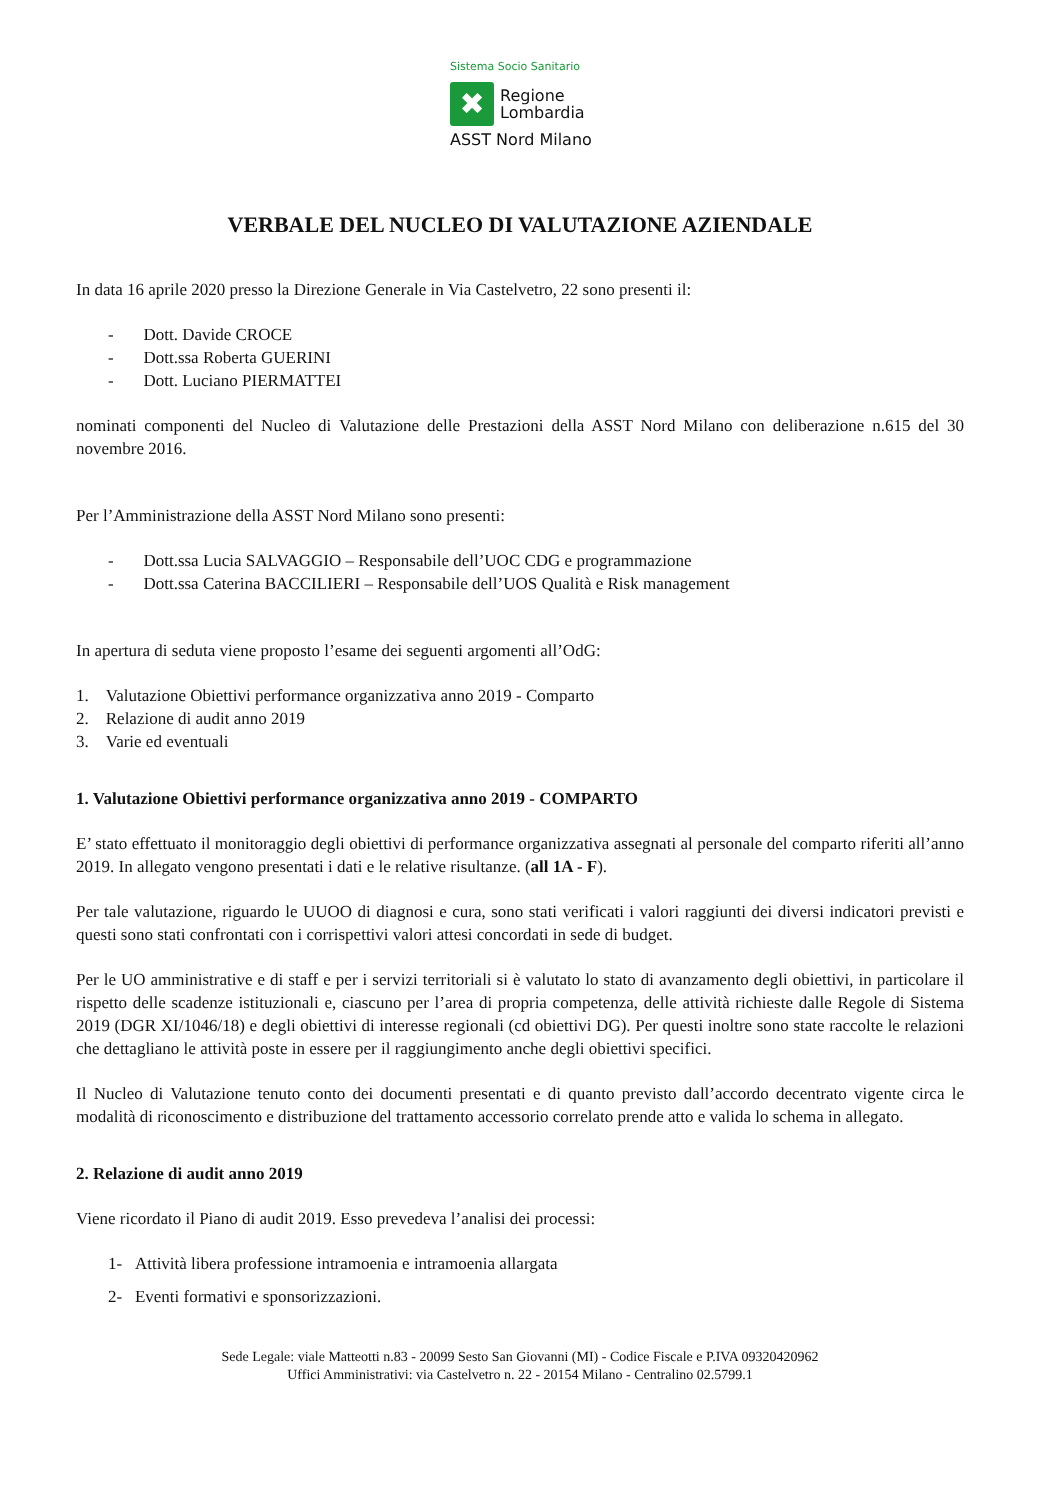Sistema Socio Sanitario
✖
Regione
Lombardia
ASST Nord Milano
VERBALE DEL NUCLEO DI VALUTAZIONE AZIENDALE
In data 16 aprile 2020 presso la Direzione Generale in Via Castelvetro, 22 sono presenti il:
- Dott. Davide CROCE
- Dott.ssa Roberta GUERINI
- Dott. Luciano PIERMATTEI
nominati componenti del Nucleo di Valutazione delle Prestazioni della ASST Nord Milano con deliberazione n.615 del 30 novembre 2016.
Per l’Amministrazione della ASST Nord Milano sono presenti:
- Dott.ssa Lucia SALVAGGIO – Responsabile dell’UOC CDG e programmazione
- Dott.ssa Caterina BACCILIERI – Responsabile dell’UOS Qualità e Risk management
In apertura di seduta viene proposto l’esame dei seguenti argomenti all’OdG:
1. Valutazione Obiettivi performance organizzativa anno 2019 - Comparto
2. Relazione di audit anno 2019
3. Varie ed eventuali
1. Valutazione Obiettivi performance organizzativa anno 2019 - COMPARTO
E’ stato effettuato il monitoraggio degli obiettivi di performance organizzativa assegnati al personale del comparto riferiti all’anno 2019. In allegato vengono presentati i dati e le relative risultanze. (all 1A - F).
Per tale valutazione, riguardo le UUOO di diagnosi e cura, sono stati verificati i valori raggiunti dei diversi indicatori previsti e questi sono stati confrontati con i corrispettivi valori attesi concordati in sede di budget.
Per le UO amministrative e di staff e per i servizi territoriali si è valutato lo stato di avanzamento degli obiettivi, in particolare il rispetto delle scadenze istituzionali e, ciascuno per l’area di propria competenza, delle attività richieste dalle Regole di Sistema 2019 (DGR XI/1046/18) e degli obiettivi di interesse regionali (cd obiettivi DG). Per questi inoltre sono state raccolte le relazioni che dettagliano le attività poste in essere per il raggiungimento anche degli obiettivi specifici.
Il Nucleo di Valutazione tenuto conto dei documenti presentati e di quanto previsto dall’accordo decentrato vigente circa le modalità di riconoscimento e distribuzione del trattamento accessorio correlato prende atto e valida lo schema in allegato.
2. Relazione di audit anno 2019
Viene ricordato il Piano di audit 2019. Esso prevedeva l’analisi dei processi:
1- Attività libera professione intramoenia e intramoenia allargata
2- Eventi formativi e sponsorizzazioni.
Sede Legale: viale Matteotti n.83 - 20099 Sesto San Giovanni (MI) - Codice Fiscale e P.IVA 09320420962
Uffici Amministrativi: via Castelvetro n. 22 - 20154 Milano - Centralino 02.5799.1